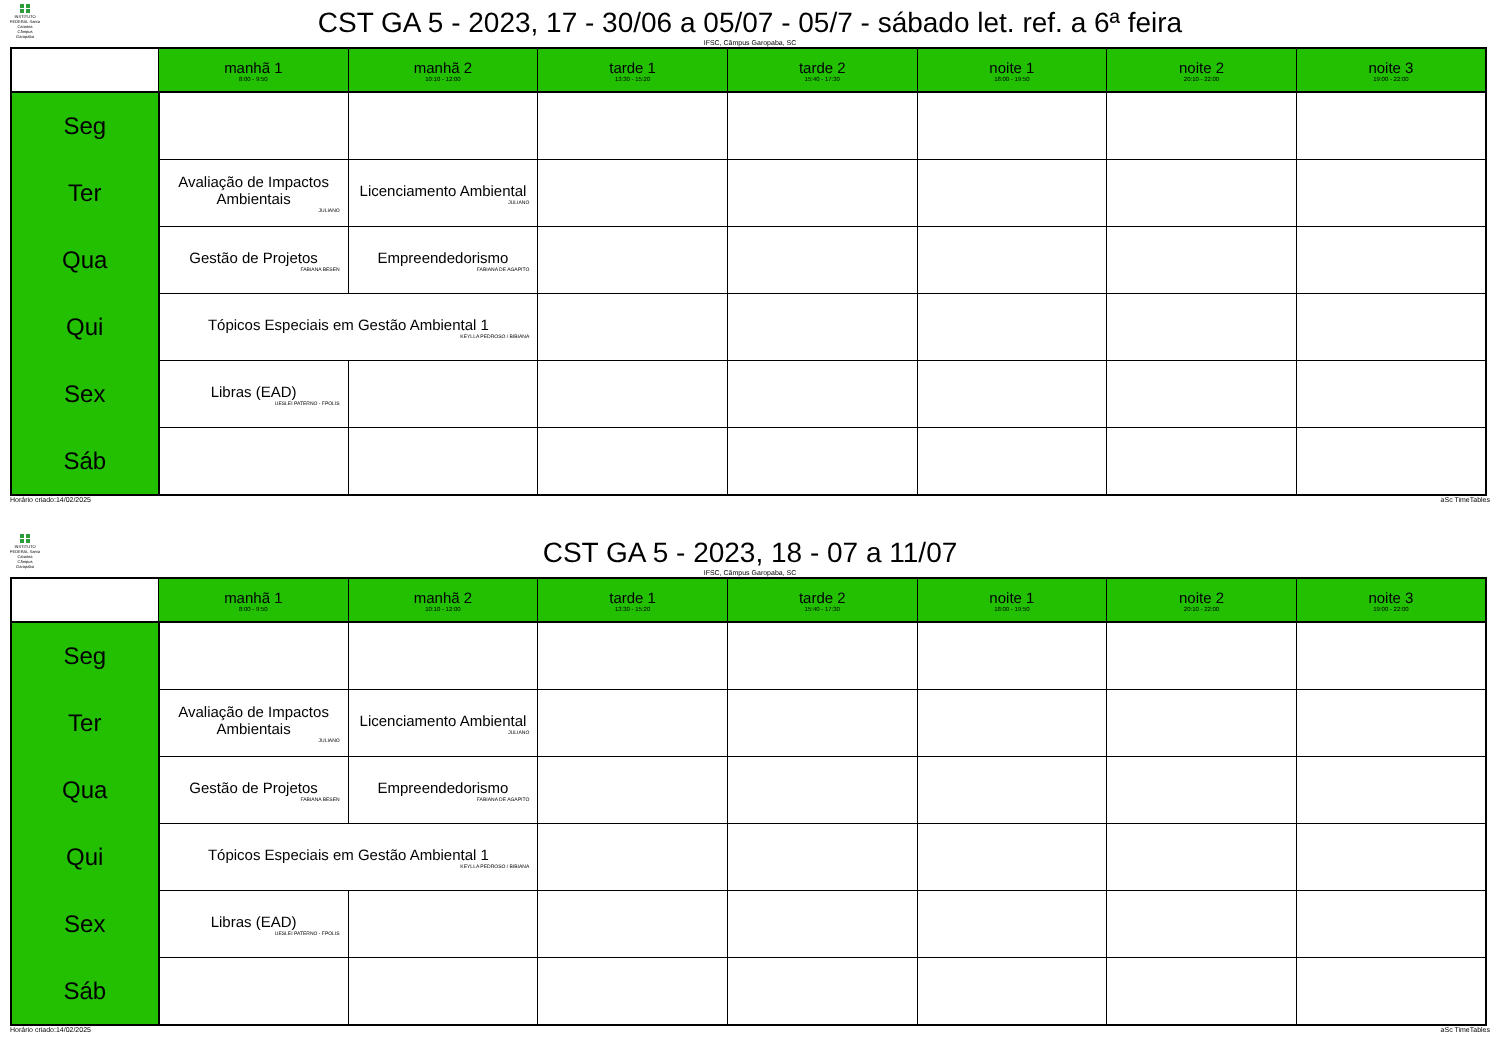INSTITUTO FEDERAL Santa Catarina Câmpus Garopaba
CST GA 5 - 2023, 17 - 30/06 a 05/07 - 05/7 - sábado let. ref. a 6ª feira
IFSC, Câmpus Garopaba, SC
| | manhã 1 8:00 - 9:50 | manhã 2 10:10 - 12:00 | tarde 1 13:30 - 15:20 | tarde 2 15:40 - 17:30 | noite 1 18:00 - 19:50 | noite 2 20:10 - 22:00 | noite 3 19:00 - 22:00 |
| --- | --- | --- | --- | --- | --- | --- | --- |
| Seg | | | | | | | |
| Ter | Avaliação de Impactos Ambientais JULIANO | Licenciamento Ambiental JULIANO | | | | | |
| Qua | Gestão de Projetos FABIANA BESEN | Empreendedorismo FABIANA DE AGAPITO | | | | | |
| Qui | Tópicos Especiais em Gestão Ambiental 1 KEYLLA PEDROSO / BIBIANA | | | | | | |
| Sex | Libras (EAD) UESLEI PATERNO - FPOLIS | | | | | | |
| Sáb | | | | | | | |
Horário criado:14/02/2025 aSc TimeTables
INSTITUTO FEDERAL Santa Catarina Câmpus Garopaba
CST GA 5 - 2023, 18 - 07 a 11/07
IFSC, Câmpus Garopaba, SC
| | manhã 1 8:00 - 9:50 | manhã 2 10:10 - 12:00 | tarde 1 13:30 - 15:20 | tarde 2 15:40 - 17:30 | noite 1 18:00 - 19:50 | noite 2 20:10 - 22:00 | noite 3 19:00 - 22:00 |
| --- | --- | --- | --- | --- | --- | --- | --- |
| Seg | | | | | | | |
| Ter | Avaliação de Impactos Ambientais JULIANO | Licenciamento Ambiental JULIANO | | | | | |
| Qua | Gestão de Projetos FABIANA BESEN | Empreendedorismo FABIANA DE AGAPITO | | | | | |
| Qui | Tópicos Especiais em Gestão Ambiental 1 KEYLLA PEDROSO / BIBIANA | | | | | | |
| Sex | Libras (EAD) UESLEI PATERNO - FPOLIS | | | | | | |
| Sáb | | | | | | | |
Horário criado:14/02/2025 aSc TimeTables